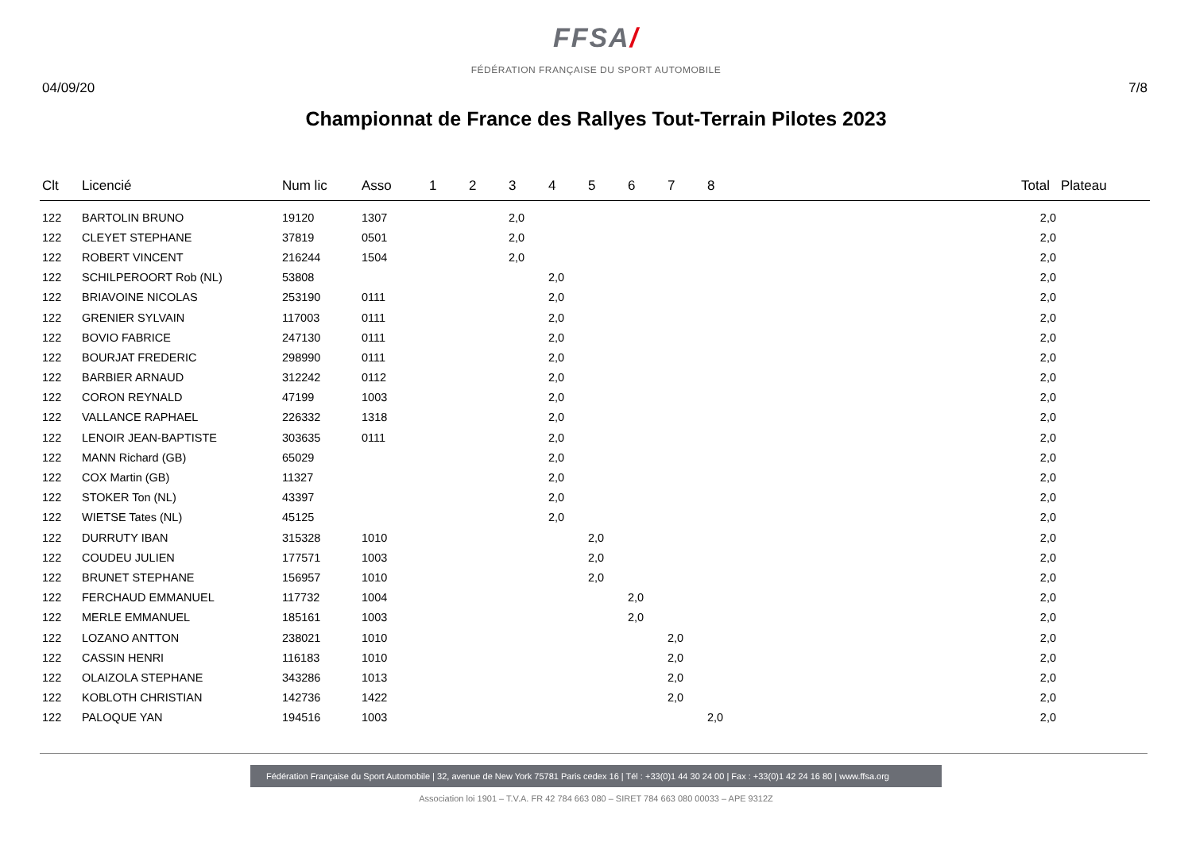FFSA/
FÉDÉRATION FRANÇAISE DU SPORT AUTOMOBILE
04/09/20 7/8
Championnat de France des Rallyes Tout-Terrain Pilotes 2023
| Clt | Licencié | Num lic | Asso | 1 | 2 | 3 | 4 | 5 | 6 | 7 | 8 | | Total | Plateau |
| --- | --- | --- | --- | --- | --- | --- | --- | --- | --- | --- | --- | --- | --- | --- |
| 122 | BARTOLIN BRUNO | 19120 | 1307 | | | 2,0 | | | | | | | 2,0 | |
| 122 | CLEYET STEPHANE | 37819 | 0501 | | | 2,0 | | | | | | | 2,0 | |
| 122 | ROBERT VINCENT | 216244 | 1504 | | | 2,0 | | | | | | | 2,0 | |
| 122 | SCHILPEROORT Rob (NL) | 53808 | | | | | 2,0 | | | | | | 2,0 | |
| 122 | BRIAVOINE NICOLAS | 253190 | 0111 | | | | 2,0 | | | | | | 2,0 | |
| 122 | GRENIER SYLVAIN | 117003 | 0111 | | | | 2,0 | | | | | | 2,0 | |
| 122 | BOVIO FABRICE | 247130 | 0111 | | | | 2,0 | | | | | | 2,0 | |
| 122 | BOURJAT FREDERIC | 298990 | 0111 | | | | 2,0 | | | | | | 2,0 | |
| 122 | BARBIER ARNAUD | 312242 | 0112 | | | | 2,0 | | | | | | 2,0 | |
| 122 | CORON REYNALD | 47199 | 1003 | | | | 2,0 | | | | | | 2,0 | |
| 122 | VALLANCE RAPHAEL | 226332 | 1318 | | | | 2,0 | | | | | | 2,0 | |
| 122 | LENOIR JEAN-BAPTISTE | 303635 | 0111 | | | | 2,0 | | | | | | 2,0 | |
| 122 | MANN Richard (GB) | 65029 | | | | | 2,0 | | | | | | 2,0 | |
| 122 | COX Martin (GB) | 11327 | | | | | 2,0 | | | | | | 2,0 | |
| 122 | STOKER Ton (NL) | 43397 | | | | | 2,0 | | | | | | 2,0 | |
| 122 | WIETSE Tates (NL) | 45125 | | | | | 2,0 | | | | | | 2,0 | |
| 122 | DURRUTY IBAN | 315328 | 1010 | | | | | 2,0 | | | | | 2,0 | |
| 122 | COUDEU JULIEN | 177571 | 1003 | | | | | 2,0 | | | | | 2,0 | |
| 122 | BRUNET STEPHANE | 156957 | 1010 | | | | | 2,0 | | | | | 2,0 | |
| 122 | FERCHAUD EMMANUEL | 117732 | 1004 | | | | | | 2,0 | | | | 2,0 | |
| 122 | MERLE EMMANUEL | 185161 | 1003 | | | | | | 2,0 | | | | 2,0 | |
| 122 | LOZANO ANTTON | 238021 | 1010 | | | | | | | 2,0 | | | 2,0 | |
| 122 | CASSIN HENRI | 116183 | 1010 | | | | | | | 2,0 | | | 2,0 | |
| 122 | OLAIZOLA STEPHANE | 343286 | 1013 | | | | | | | 2,0 | | | 2,0 | |
| 122 | KOBLOTH CHRISTIAN | 142736 | 1422 | | | | | | | 2,0 | | | 2,0 | |
| 122 | PALOQUE YAN | 194516 | 1003 | | | | | | | | 2,0 | | 2,0 | |
Fédération Française du Sport Automobile | 32, avenue de New York 75781 Paris cedex 16 | Tél : +33(0)1 44 30 24 00 | Fax : +33(0)1 42 24 16 80 | www.ffsa.org
Association loi 1901 – T.V.A. FR 42 784 663 080 – SIRET 784 663 080 00033 – APE 9312Z